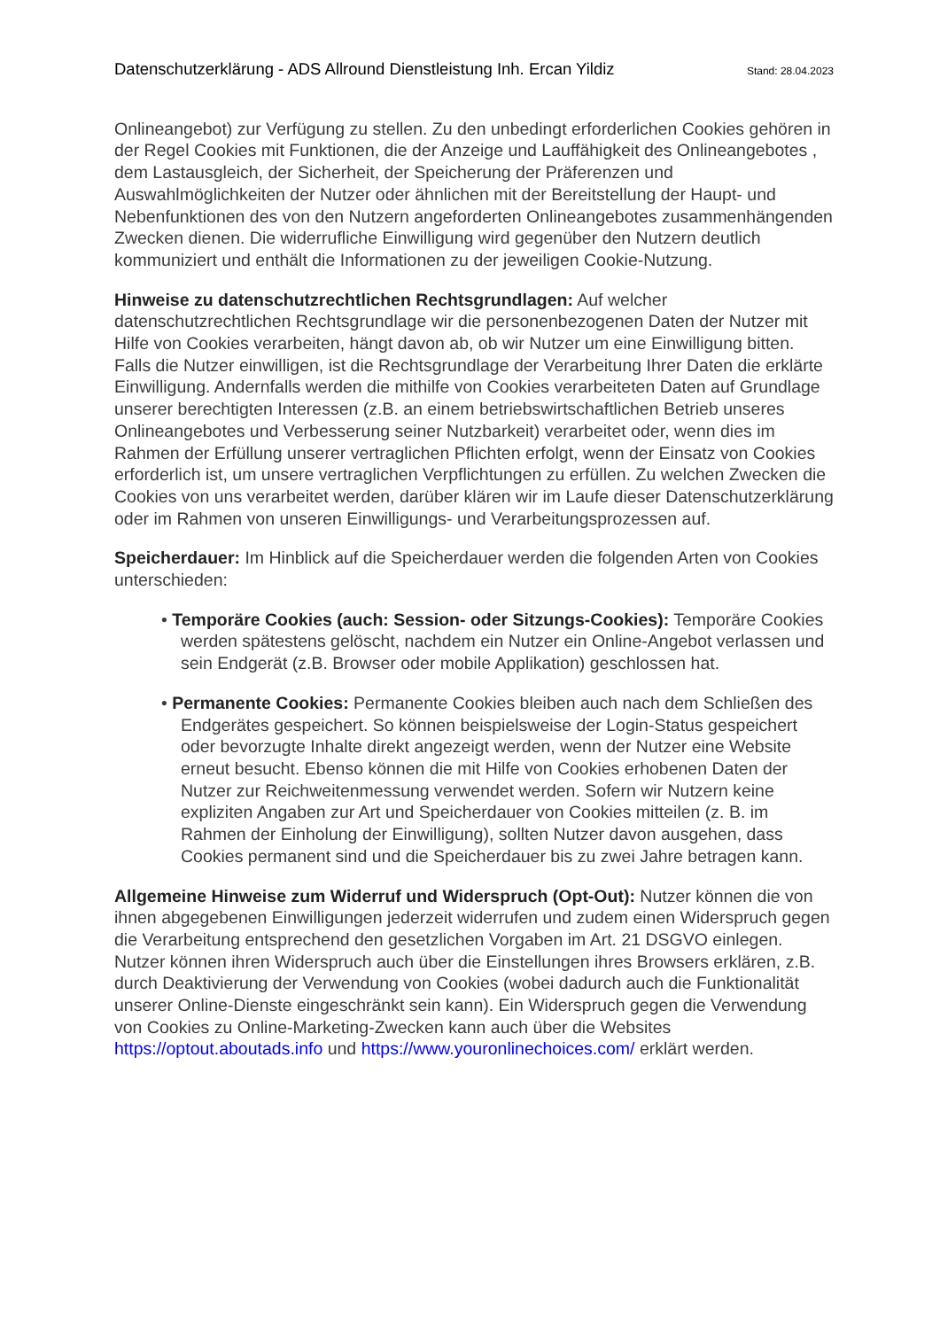Datenschutzerklärung - ADS Allround Dienstleistung Inh. Ercan Yildiz Stand: 28.04.2023
Onlineangebot) zur Verfügung zu stellen. Zu den unbedingt erforderlichen Cookies gehören in der Regel Cookies mit Funktionen, die der Anzeige und Lauffähigkeit des Onlineangebotes , dem Lastausgleich, der Sicherheit, der Speicherung der Präferenzen und Auswahlmöglichkeiten der Nutzer oder ähnlichen mit der Bereitstellung der Haupt- und Nebenfunktionen des von den Nutzern angeforderten Onlineangebotes zusammenhängenden Zwecken dienen. Die widerrufliche Einwilligung wird gegenüber den Nutzern deutlich kommuniziert und enthält die Informationen zu der jeweiligen Cookie-Nutzung.
Hinweise zu datenschutzrechtlichen Rechtsgrundlagen: Auf welcher datenschutzrechtlichen Rechtsgrundlage wir die personenbezogenen Daten der Nutzer mit Hilfe von Cookies verarbeiten, hängt davon ab, ob wir Nutzer um eine Einwilligung bitten. Falls die Nutzer einwilligen, ist die Rechtsgrundlage der Verarbeitung Ihrer Daten die erklärte Einwilligung. Andernfalls werden die mithilfe von Cookies verarbeiteten Daten auf Grundlage unserer berechtigten Interessen (z.B. an einem betriebswirtschaftlichen Betrieb unseres Onlineangebotes und Verbesserung seiner Nutzbarkeit) verarbeitet oder, wenn dies im Rahmen der Erfüllung unserer vertraglichen Pflichten erfolgt, wenn der Einsatz von Cookies erforderlich ist, um unsere vertraglichen Verpflichtungen zu erfüllen. Zu welchen Zwecken die Cookies von uns verarbeitet werden, darüber klären wir im Laufe dieser Datenschutzerklärung oder im Rahmen von unseren Einwilligungs- und Verarbeitungsprozessen auf.
Speicherdauer: Im Hinblick auf die Speicherdauer werden die folgenden Arten von Cookies unterschieden:
• Temporäre Cookies (auch: Session- oder Sitzungs-Cookies): Temporäre Cookies werden spätestens gelöscht, nachdem ein Nutzer ein Online-Angebot verlassen und sein Endgerät (z.B. Browser oder mobile Applikation) geschlossen hat.
• Permanente Cookies: Permanente Cookies bleiben auch nach dem Schließen des Endgerätes gespeichert. So können beispielsweise der Login-Status gespeichert oder bevorzugte Inhalte direkt angezeigt werden, wenn der Nutzer eine Website erneut besucht. Ebenso können die mit Hilfe von Cookies erhobenen Daten der Nutzer zur Reichweitenmessung verwendet werden. Sofern wir Nutzern keine expliziten Angaben zur Art und Speicherdauer von Cookies mitteilen (z. B. im Rahmen der Einholung der Einwilligung), sollten Nutzer davon ausgehen, dass Cookies permanent sind und die Speicherdauer bis zu zwei Jahre betragen kann.
Allgemeine Hinweise zum Widerruf und Widerspruch (Opt-Out): Nutzer können die von ihnen abgegebenen Einwilligungen jederzeit widerrufen und zudem einen Widerspruch gegen die Verarbeitung entsprechend den gesetzlichen Vorgaben im Art. 21 DSGVO einlegen. Nutzer können ihren Widerspruch auch über die Einstellungen ihres Browsers erklären, z.B. durch Deaktivierung der Verwendung von Cookies (wobei dadurch auch die Funktionalität unserer Online-Dienste eingeschränkt sein kann). Ein Widerspruch gegen die Verwendung von Cookies zu Online-Marketing-Zwecken kann auch über die Websites https://optout.aboutads.info und https://www.youronlinechoices.com/ erklärt werden.